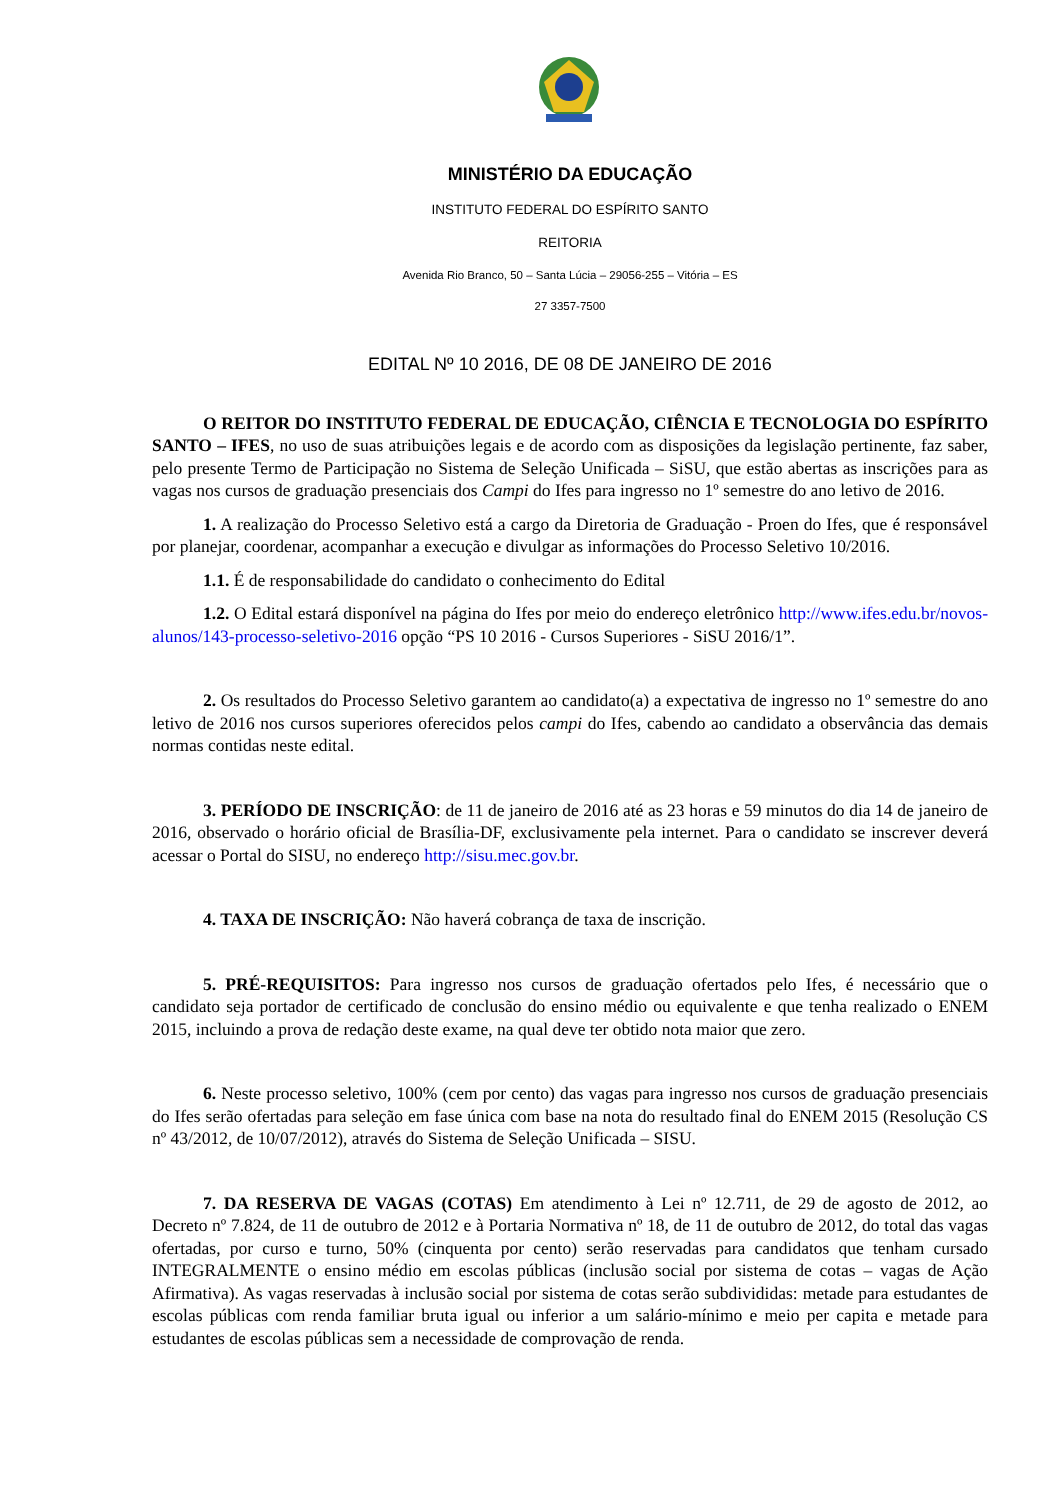MINISTÉRIO DA EDUCAÇÃO
INSTITUTO FEDERAL DO ESPÍRITO SANTO
REITORIA
Avenida Rio Branco, 50 – Santa Lúcia – 29056-255 – Vitória – ES
27 3357-7500
EDITAL Nº 10 2016, DE 08 DE JANEIRO DE 2016
O REITOR DO INSTITUTO FEDERAL DE EDUCAÇÃO, CIÊNCIA E TECNOLOGIA DO ESPÍRITO SANTO – IFES, no uso de suas atribuições legais e de acordo com as disposições da legislação pertinente, faz saber, pelo presente Termo de Participação no Sistema de Seleção Unificada – SiSU, que estão abertas as inscrições para as vagas nos cursos de graduação presenciais dos Campi do Ifes para ingresso no 1º semestre do ano letivo de 2016.
1. A realização do Processo Seletivo está a cargo da Diretoria de Graduação - Proen do Ifes, que é responsável por planejar, coordenar, acompanhar a execução e divulgar as informações do Processo Seletivo 10/2016.
1.1. É de responsabilidade do candidato o conhecimento do Edital
1.2. O Edital estará disponível na página do Ifes por meio do endereço eletrônico http://www.ifes.edu.br/novos-alunos/143-processo-seletivo-2016 opção “PS 10 2016 - Cursos Superiores - SiSU 2016/1”.
2. Os resultados do Processo Seletivo garantem ao candidato(a) a expectativa de ingresso no 1º semestre do ano letivo de 2016 nos cursos superiores oferecidos pelos campi do Ifes, cabendo ao candidato a observância das demais normas contidas neste edital.
3. PERÍODO DE INSCRIÇÃO: de 11 de janeiro de 2016 até as 23 horas e 59 minutos do dia 14 de janeiro de 2016, observado o horário oficial de Brasília-DF, exclusivamente pela internet. Para o candidato se inscrever deverá acessar o Portal do SISU, no endereço http://sisu.mec.gov.br.
4. TAXA DE INSCRIÇÃO: Não haverá cobrança de taxa de inscrição.
5. PRÉ-REQUISITOS: Para ingresso nos cursos de graduação ofertados pelo Ifes, é necessário que o candidato seja portador de certificado de conclusão do ensino médio ou equivalente e que tenha realizado o ENEM 2015, incluindo a prova de redação deste exame, na qual deve ter obtido nota maior que zero.
6. Neste processo seletivo, 100% (cem por cento) das vagas para ingresso nos cursos de graduação presenciais do Ifes serão ofertadas para seleção em fase única com base na nota do resultado final do ENEM 2015 (Resolução CS nº 43/2012, de 10/07/2012), através do Sistema de Seleção Unificada – SISU.
7. DA RESERVA DE VAGAS (COTAS) Em atendimento à Lei nº 12.711, de 29 de agosto de 2012, ao Decreto nº 7.824, de 11 de outubro de 2012 e à Portaria Normativa nº 18, de 11 de outubro de 2012, do total das vagas ofertadas, por curso e turno, 50% (cinquenta por cento) serão reservadas para candidatos que tenham cursado INTEGRALMENTE o ensino médio em escolas públicas (inclusão social por sistema de cotas – vagas de Ação Afirmativa). As vagas reservadas à inclusão social por sistema de cotas serão subdivididas: metade para estudantes de escolas públicas com renda familiar bruta igual ou inferior a um salário-mínimo e meio per capita e metade para estudantes de escolas públicas sem a necessidade de comprovação de renda.